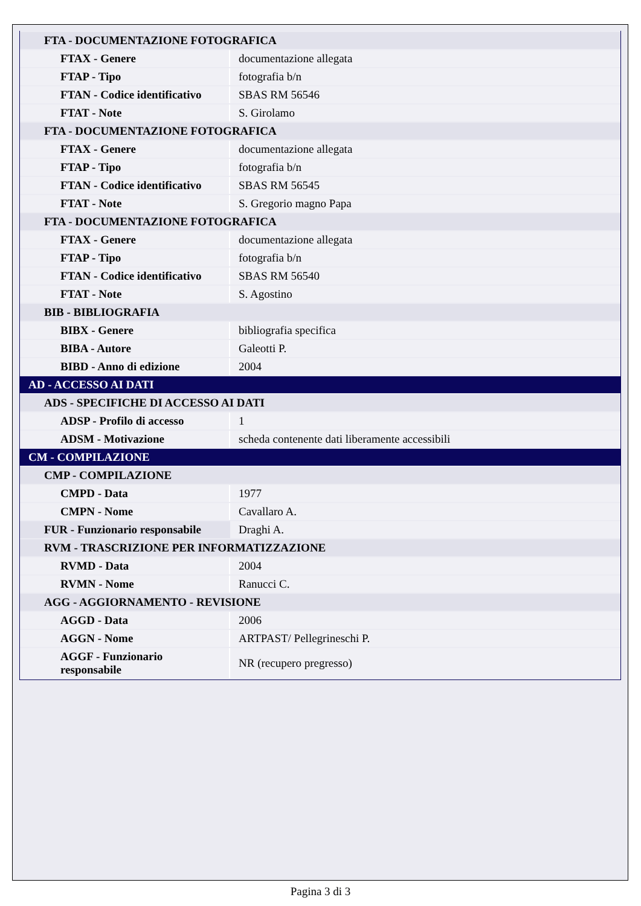| FTA - DOCUMENTAZIONE FOTOGRAFICA | |
| FTAX - Genere | documentazione allegata |
| FTAP - Tipo | fotografia b/n |
| FTAN - Codice identificativo | SBAS RM 56546 |
| FTAT - Note | S. Girolamo |
| FTA - DOCUMENTAZIONE FOTOGRAFICA | |
| FTAX - Genere | documentazione allegata |
| FTAP - Tipo | fotografia b/n |
| FTAN - Codice identificativo | SBAS RM 56545 |
| FTAT - Note | S. Gregorio magno Papa |
| FTA - DOCUMENTAZIONE FOTOGRAFICA | |
| FTAX - Genere | documentazione allegata |
| FTAP - Tipo | fotografia b/n |
| FTAN - Codice identificativo | SBAS RM 56540 |
| FTAT - Note | S. Agostino |
| BIB - BIBLIOGRAFIA | |
| BIBX - Genere | bibliografia specifica |
| BIBA - Autore | Galeotti P. |
| BIBD - Anno di edizione | 2004 |
| AD - ACCESSO AI DATI | |
| ADS - SPECIFICHE DI ACCESSO AI DATI | |
| ADSP - Profilo di accesso | 1 |
| ADSM - Motivazione | scheda contenente dati liberamente accessibili |
| CM - COMPILAZIONE | |
| CMP - COMPILAZIONE | |
| CMPD - Data | 1977 |
| CMPN - Nome | Cavallaro A. |
| FUR - Funzionario responsabile | Draghi A. |
| RVM - TRASCRIZIONE PER INFORMATIZZAZIONE | |
| RVMD - Data | 2004 |
| RVMN - Nome | Ranucci C. |
| AGG - AGGIORNAMENTO - REVISIONE | |
| AGGD - Data | 2006 |
| AGGN - Nome | ARTPAST/ Pellegrineschi P. |
| AGGF - Funzionario responsabile | NR (recupero pregresso) |
Pagina 3 di 3